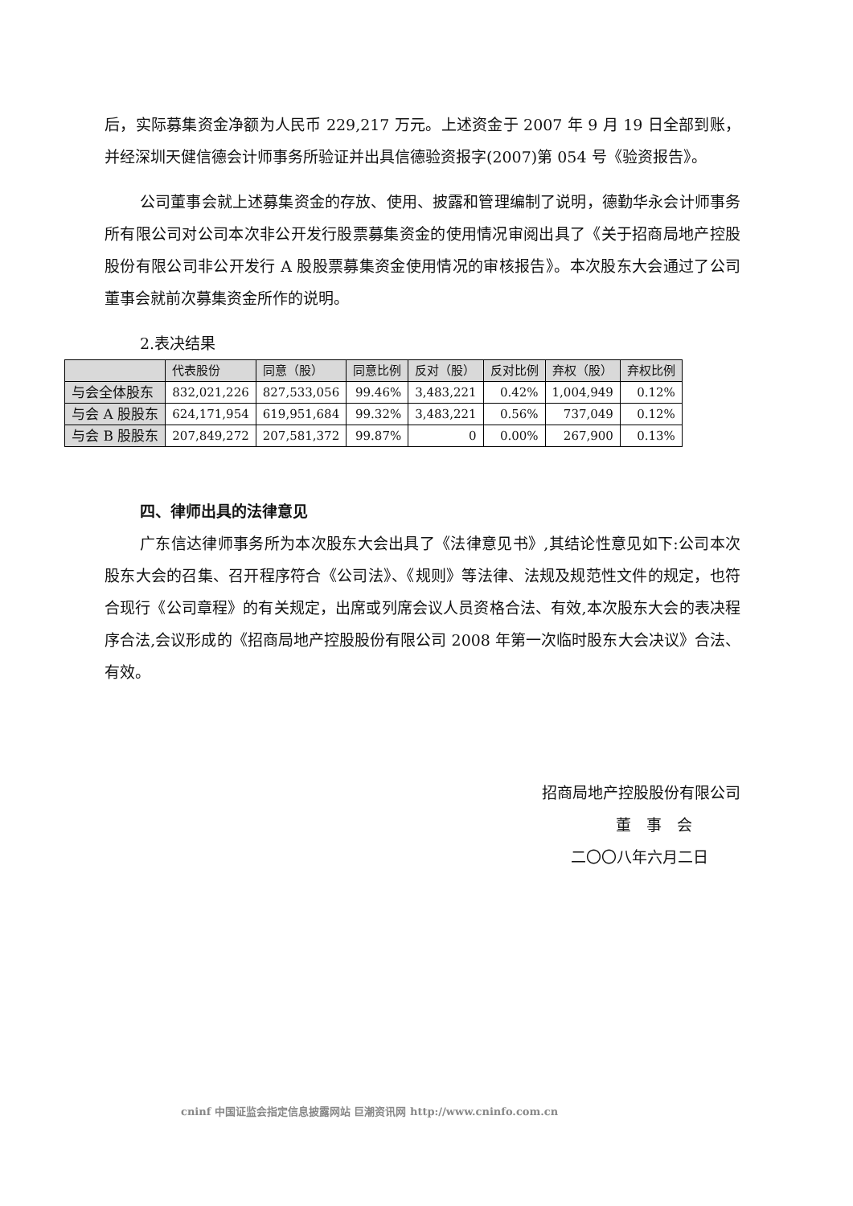后，实际募集资金净额为人民币 229,217 万元。上述资金于 2007 年 9 月 19 日全部到账，并经深圳天健信德会计师事务所验证并出具信德验资报字(2007)第 054 号《验资报告》。
公司董事会就上述募集资金的存放、使用、披露和管理编制了说明，德勤华永会计师事务所有限公司对公司本次非公开发行股票募集资金的使用情况审阅出具了《关于招商局地产控股股份有限公司非公开发行 A 股股票募集资金使用情况的审核报告》。本次股东大会通过了公司董事会就前次募集资金所作的说明。
2.表决结果
| | 代表股份 | 同意（股） | 同意比例 | 反对（股） | 反对比例 | 弃权（股） | 弃权比例 |
| --- | --- | --- | --- | --- | --- | --- | --- |
| 与会全体股东 | 832,021,226 | 827,533,056 | 99.46% | 3,483,221 | 0.42% | 1,004,949 | 0.12% |
| 与会 A 股股东 | 624,171,954 | 619,951,684 | 99.32% | 3,483,221 | 0.56% | 737,049 | 0.12% |
| 与会 B 股股东 | 207,849,272 | 207,581,372 | 99.87% | 0 | 0.00% | 267,900 | 0.13% |
四、律师出具的法律意见
广东信达律师事务所为本次股东大会出具了《法律意见书》,其结论性意见如下:公司本次股东大会的召集、召开程序符合《公司法》、《规则》等法律、法规及规范性文件的规定，也符合现行《公司章程》的有关规定，出席或列席会议人员资格合法、有效,本次股东大会的表决程序合法,会议形成的《招商局地产控股股份有限公司 2008 年第一次临时股东大会决议》合法、有效。
招商局地产控股股份有限公司
董　事　会
二〇〇八年六月二日
cninf 中国证监会指定信息披露网站 巨潮资讯网 http://www.cninfo.com.cn